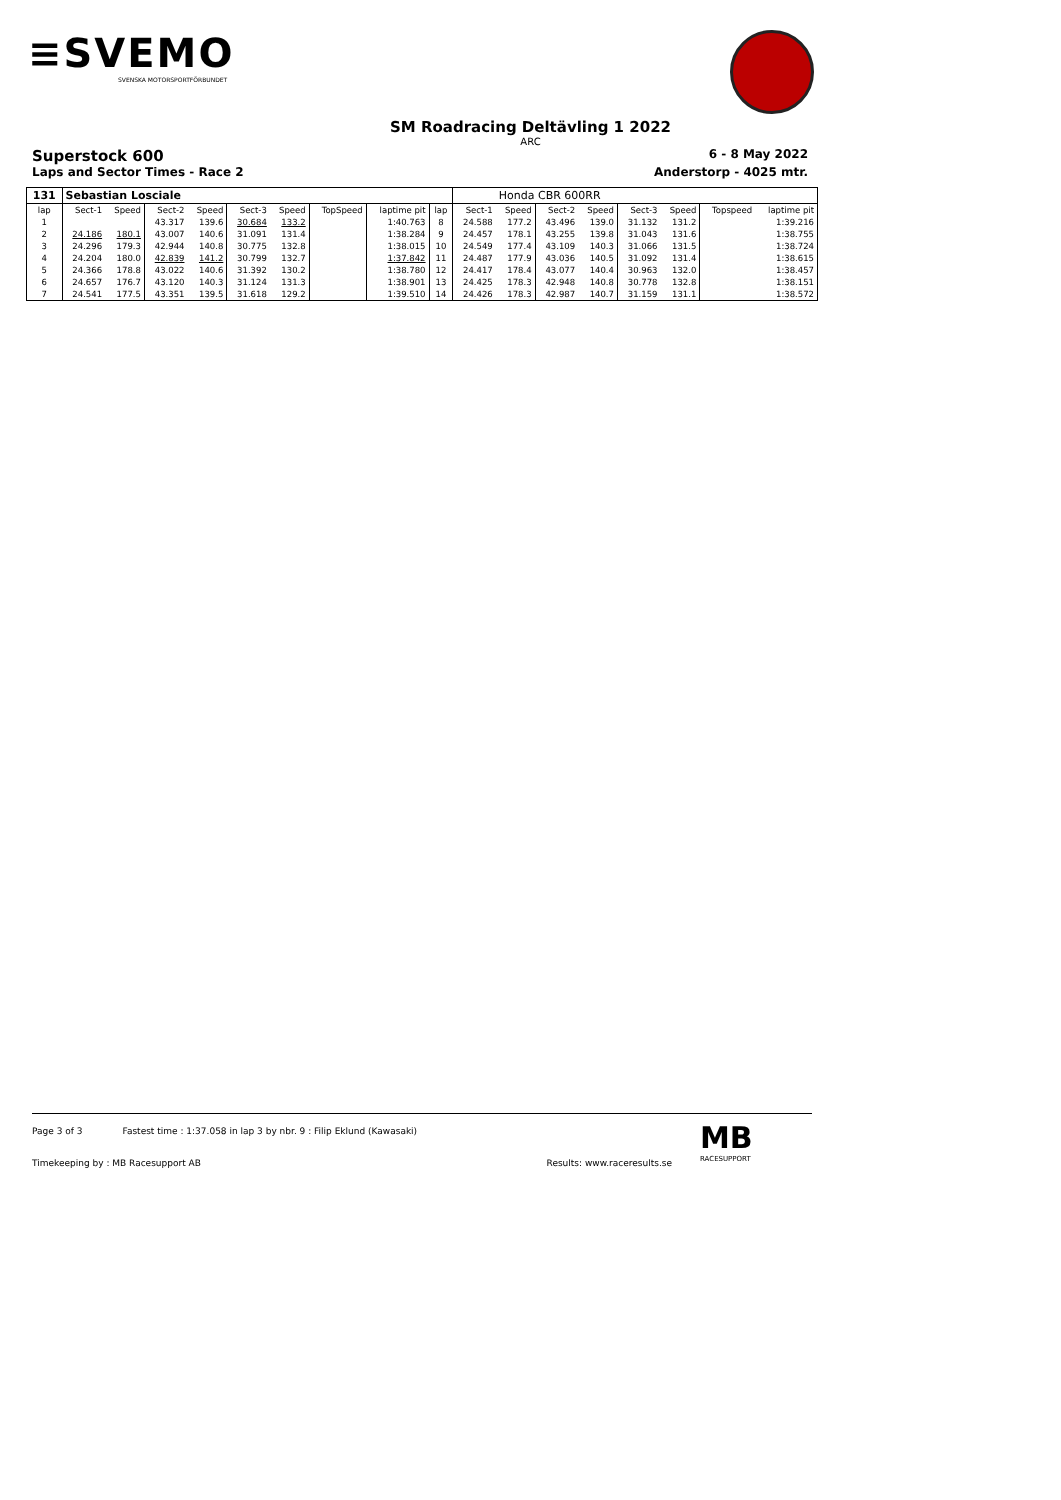≡SVEMO
SVENSKA MOTORSPORTFÖRBUNDET
SM Roadracing Deltävling 1 2022
ARC
Superstock 600 6 - 8 May 2022
Laps and Sector Times - Race 2 Anderstorp - 4025 mtr.
| 131 | Sebastian Losciale | | | | | | | | | | Honda CBR 600RR | | | | | | |
| --- | --- | --- | --- | --- | --- | --- | --- | --- | --- | --- | --- | --- | --- | --- | --- | --- | --- |
| lap | Sect-1 | Speed | Sect-2 | Speed | Sect-3 | Speed | TopSpeed | laptime pit | lap | Sect-1 | Speed | Sect-2 | Speed | Sect-3 | Speed | Topspeed | laptime pit |
| 1 | | | 43.317 | 139.6 | 30.684 | 133.2 | | 1:40.763 | 8 | 24.588 | 177.2 | 43.496 | 139.0 | 31.132 | 131.2 | | 1:39.216 |
| 2 | 24.186 | 180.1 | 43.007 | 140.6 | 31.091 | 131.4 | | 1:38.284 | 9 | 24.457 | 178.1 | 43.255 | 139.8 | 31.043 | 131.6 | | 1:38.755 |
| 3 | 24.296 | 179.3 | 42.944 | 140.8 | 30.775 | 132.8 | | 1:38.015 | 10 | 24.549 | 177.4 | 43.109 | 140.3 | 31.066 | 131.5 | | 1:38.724 |
| 4 | 24.204 | 180.0 | 42.839 | 141.2 | 30.799 | 132.7 | | 1:37.842 | 11 | 24.487 | 177.9 | 43.036 | 140.5 | 31.092 | 131.4 | | 1:38.615 |
| 5 | 24.366 | 178.8 | 43.022 | 140.6 | 31.392 | 130.2 | | 1:38.780 | 12 | 24.417 | 178.4 | 43.077 | 140.4 | 30.963 | 132.0 | | 1:38.457 |
| 6 | 24.657 | 176.7 | 43.120 | 140.3 | 31.124 | 131.3 | | 1:38.901 | 13 | 24.425 | 178.3 | 42.948 | 140.8 | 30.778 | 132.8 | | 1:38.151 |
| 7 | 24.541 | 177.5 | 43.351 | 139.5 | 31.618 | 129.2 | | 1:39.510 | 14 | 24.426 | 178.3 | 42.987 | 140.7 | 31.159 | 131.1 | | 1:38.572 |
Page 3 of 3 Fastest time : 1:37.058 in lap 3 by nbr. 9 : Filip Eklund (Kawasaki)
Timekeeping by : MB Racesupport AB Results: www.raceresults.se
MB
RACESUPPORT